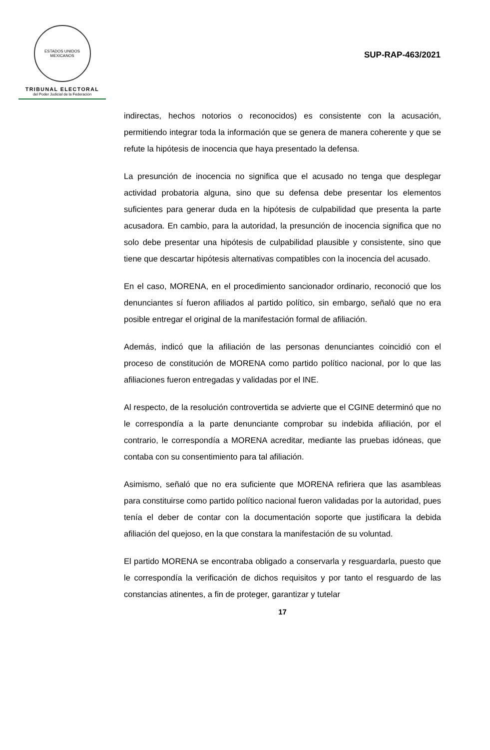ESTADOS UNIDOS MEXICANOS
TRIBUNAL ELECTORAL
del Poder Judicial de la Federación
SUP-RAP-463/2021
indirectas, hechos notorios o reconocidos) es consistente con la acusación, permitiendo integrar toda la información que se genera de manera coherente y que se refute la hipótesis de inocencia que haya presentado la defensa.
La presunción de inocencia no significa que el acusado no tenga que desplegar actividad probatoria alguna, sino que su defensa debe presentar los elementos suficientes para generar duda en la hipótesis de culpabilidad que presenta la parte acusadora. En cambio, para la autoridad, la presunción de inocencia significa que no solo debe presentar una hipótesis de culpabilidad plausible y consistente, sino que tiene que descartar hipótesis alternativas compatibles con la inocencia del acusado.
En el caso, MORENA, en el procedimiento sancionador ordinario, reconoció que los denunciantes sí fueron afiliados al partido político, sin embargo, señaló que no era posible entregar el original de la manifestación formal de afiliación.
Además, indicó que la afiliación de las personas denunciantes coincidió con el proceso de constitución de MORENA como partido político nacional, por lo que las afiliaciones fueron entregadas y validadas por el INE.
Al respecto, de la resolución controvertida se advierte que el CGINE determinó que no le correspondía a la parte denunciante comprobar su indebida afiliación, por el contrario, le correspondía a MORENA acreditar, mediante las pruebas idóneas, que contaba con su consentimiento para tal afiliación.
Asimismo, señaló que no era suficiente que MORENA refiriera que las asambleas para constituirse como partido político nacional fueron validadas por la autoridad, pues tenía el deber de contar con la documentación soporte que justificara la debida afiliación del quejoso, en la que constara la manifestación de su voluntad.
El partido MORENA se encontraba obligado a conservarla y resguardarla, puesto que le correspondía la verificación de dichos requisitos y por tanto el resguardo de las constancias atinentes, a fin de proteger, garantizar y tutelar
17